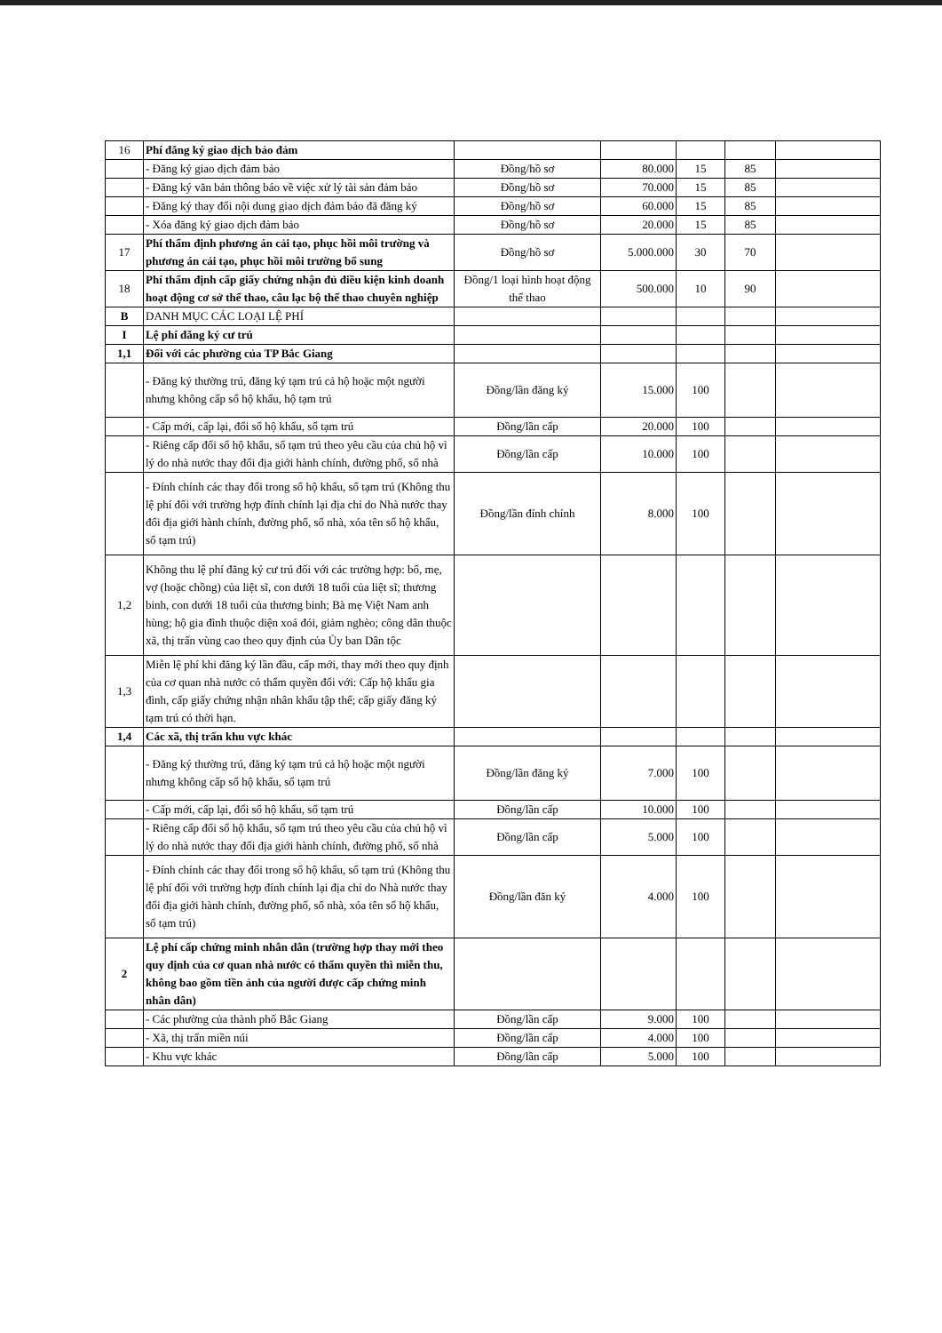| 16 | Phí đăng ký giao dịch bảo đảm | | | | | |
| | - Đăng ký giao dịch đảm bảo | Đồng/hồ sơ | 80.000 | 15 | 85 | |
| | - Đăng ký văn bản thông báo về việc xử lý tài sản đảm bảo | Đồng/hồ sơ | 70.000 | 15 | 85 | |
| | - Đăng ký thay đổi nội dung giao dịch đảm bảo đã đăng ký | Đồng/hồ sơ | 60.000 | 15 | 85 | |
| | - Xóa đăng ký giao dịch đảm bảo | Đồng/hồ sơ | 20.000 | 15 | 85 | |
| 17 | Phí thẩm định phương án cải tạo, phục hồi môi trường và phương án cải tạo, phục hồi môi trường bổ sung | Đồng/hồ sơ | 5.000.000 | 30 | 70 | |
| 18 | Phí thẩm định cấp giấy chứng nhận đủ điều kiện kinh doanh hoạt động cơ sở thể thao, câu lạc bộ thể thao chuyên nghiệp | Đồng/1 loại hình hoạt động thể thao | 500.000 | 10 | 90 | |
| B | DANH MỤC CÁC LOẠI LỆ PHÍ | | | | | |
| I | Lệ phí đăng ký cư trú | | | | | |
| 1,1 | Đối với các phường của TP Bắc Giang | | | | | |
| | - Đăng ký thường trú, đăng ký tạm trú cả hộ hoặc một người nhưng không cấp sổ hộ khẩu, hộ tạm trú | Đồng/lần đăng ký | 15.000 | 100 | | |
| | - Cấp mới, cấp lại, đổi sổ hộ khẩu, sổ tạm trú | Đồng/lần cấp | 20.000 | 100 | | |
| | - Riêng cấp đổi sổ hộ khẩu, sổ tạm trú theo yêu cầu của chủ hộ vì lý do nhà nước thay đổi địa giới hành chính, đường phố, số nhà | Đồng/lần cấp | 10.000 | 100 | | |
| | - Đính chính các thay đổi trong sổ hộ khẩu, sổ tạm trú (Không thu lệ phí đối với trường hợp đính chính lại địa chỉ do Nhà nước thay đổi địa giới hành chính, đường phố, số nhà, xóa tên sổ hộ khẩu, sổ tạm trú) | Đồng/lần đính chính | 8.000 | 100 | | |
| 1,2 | Không thu lệ phí đăng ký cư trú đối với các trường hợp: bố, mẹ, vợ (hoặc chồng) của liệt sĩ, con dưới 18 tuổi của liệt sĩ; thương binh, con dưới 18 tuổi của thương binh; Bà mẹ Việt Nam anh hùng; hộ gia đình thuộc diện xoá đói, giảm nghèo; công dân thuộc xã, thị trấn vùng cao theo quy định của Ủy ban Dân tộc | | | | | |
| 1,3 | Miễn lệ phí khi đăng ký lần đầu, cấp mới, thay mới theo quy định của cơ quan nhà nước có thẩm quyền đối với: Cấp hộ khẩu gia đình, cấp giấy chứng nhận nhân khẩu tập thể; cấp giấy đăng ký tạm trú có thời hạn. | | | | | |
| 1,4 | Các xã, thị trấn khu vực khác | | | | | |
| | - Đăng ký thường trú, đăng ký tạm trú cả hộ hoặc một người nhưng không cấp sổ hộ khẩu, sổ tạm trú | Đồng/lần đăng ký | 7.000 | 100 | | |
| | - Cấp mới, cấp lại, đổi sổ hộ khẩu, sổ tạm trú | Đồng/lần cấp | 10.000 | 100 | | |
| | - Riêng cấp đổi sổ hộ khẩu, sổ tạm trú theo yêu cầu của chủ hộ vì lý do nhà nước thay đổi địa giới hành chính, đường phố, số nhà | Đồng/lần cấp | 5.000 | 100 | | |
| | - Đính chính các thay đổi trong sổ hộ khẩu, sổ tạm trú (Không thu lệ phí đối với trường hợp đính chính lại địa chỉ do Nhà nước thay đổi địa giới hành chính, đường phố, số nhà, xóa tên sổ hộ khẩu, sổ tạm trú) | Đồng/lần đăn ký | 4.000 | 100 | | |
| 2 | Lệ phí cấp chứng minh nhân dân (trường hợp thay mới theo quy định của cơ quan nhà nước có thẩm quyền thì miễn thu, không bao gồm tiền ảnh của người được cấp chứng minh nhân dân) | | | | | |
| | - Các phường của thành phố Bắc Giang | Đồng/lần cấp | 9.000 | 100 | | |
| | - Xã, thị trấn miền núi | Đồng/lần cấp | 4.000 | 100 | | |
| | - Khu vực khác | Đồng/lần cấp | 5.000 | 100 | | |